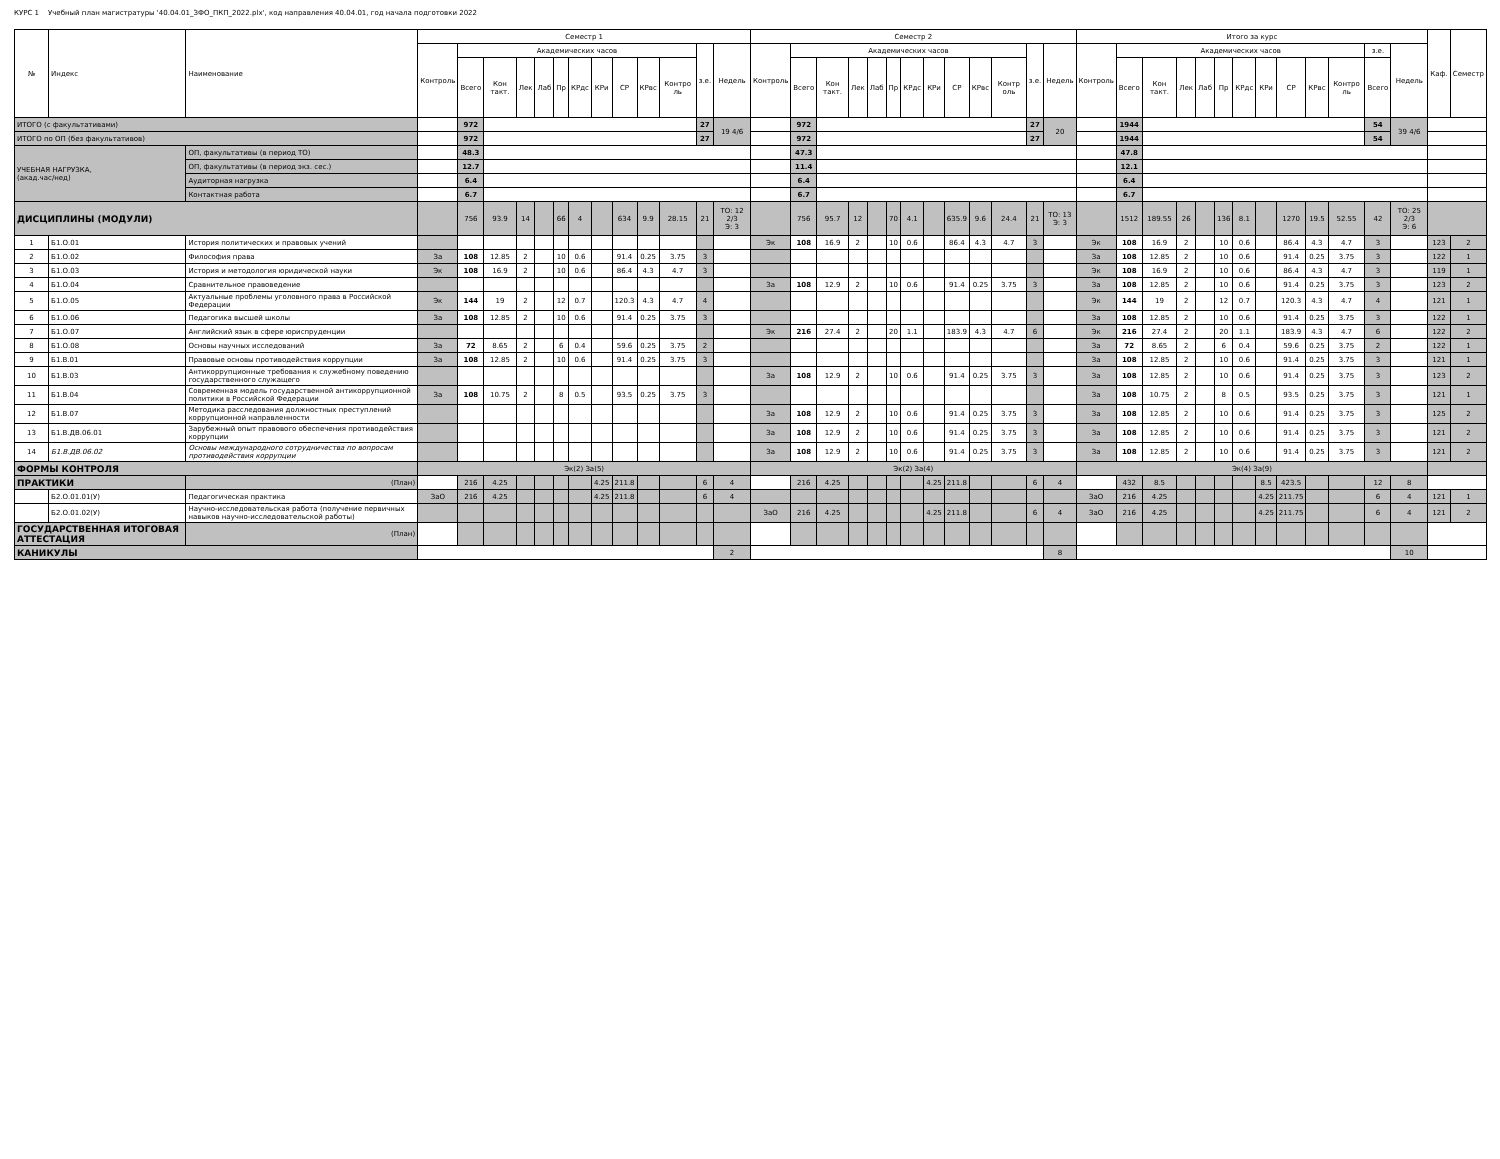КУРС 1 Учебный план магистратуры '40.04.01_ЗФО_ПКП_2022.plx', код направления 40.04.01, год начала подготовки 2022
| № | Индекс | Наименование | Семестр 1 | | | | | | | | | | | | | Семестр 2 | | | | | | | | | | | | | Итого за курс | | | | | | | | | | | | | Каф. | Семестр |
| --- | --- | --- | --- | --- | --- | --- | --- | --- | --- | --- | --- | --- | --- | --- | --- | --- | --- | --- | --- | --- | --- | --- | --- | --- | --- | --- | --- | --- | --- | --- | --- | --- | --- | --- | --- | --- | --- | --- | --- | --- | --- | --- | --- |
| | | | Контроль | Академических часов | | | | | | | | | | з.е. | Недель | Контроль | Академических часов | | | | | | | | | | з.е. | Недель | Контроль | Академических часов | | | | | | | | | | з.е. | Недель | | |
| | | | | Всего | Кон такт. | Лек | Лаб | Пр | КРдс | КРи | СР | КРвс | Контро ль | | | | Всего | Кон такт. | Лек | Лаб | Пр | КРдс | КРи | СР | КРвс | Контр оль | | | | Всего | Кон такт. | Лек | Лаб | Пр | КРдс | КРи | СР | КРвс | Контро ль | Всего | | | |
| ИТОГО (с факультативами) | | | | 972 | | | | | | | | | | 27 | 19 4/6 | | 972 | | | | | | | | | | 27 | 20 | | 1944 | | | | | | | | | | 54 | 39 4/6 | | |
| ИТОГО по ОП (без факультативов) | | | | 972 | | | | | | | | | | 27 | | | 972 | | | | | | | | | | 27 | | | 1944 | | | | | | | | | | 54 | | | |
| УЧЕБНАЯ НАГРУЗКА, (акад.час/нед) | | ОП, факультативы (в период ТО) | | 48.3 | | | | | | | | | | | | | 47.3 | | | | | | | | | | | | | 47.8 | | | | | | | | | | | | | |
| | | ОП, факультативы (в период экз. сес.) | | 12.7 | | | | | | | | | | | | | 11.4 | | | | | | | | | | | | | 12.1 | | | | | | | | | | | | | |
| | | Аудиторная нагрузка | | 6.4 | | | | | | | | | | | | | 6.4 | | | | | | | | | | | | | 6.4 | | | | | | | | | | | | | |
| | | Контактная работа | | 6.7 | | | | | | | | | | | | | 6.7 | | | | | | | | | | | | | 6.7 | | | | | | | | | | | | | |
| ДИСЦИПЛИНЫ (МОДУЛИ) | | | | 756 | 93.9 | 14 | | 66 | 4 | | 634 | 9.9 | 28.15 | 21 | ТО: 12 2/3 Э: 3 | | 756 | 95.7 | 12 | | 70 | 4.1 | | 635.9 | 9.6 | 24.4 | 21 | ТО: 13 Э: 3 | | 1512 | 189.55 | 26 | | 136 | 8.1 | | 1270 | 19.5 | 52.55 | 42 | ТО: 25 2/3 Э: 6 | | |
| 1 | Б1.О.01 | История политических и правовых учений | | | | | | | | | | | | | | Эк | 108 | 16.9 | 2 | | 10 | 0.6 | | 86.4 | 4.3 | 4.7 | 3 | | Эк | 108 | 16.9 | 2 | | 10 | 0.6 | | 86.4 | 4.3 | 4.7 | 3 | | 123 | 2 |
| 2 | Б1.О.02 | Философия права | За | 108 | 12.85 | 2 | | 10 | 0.6 | | 91.4 | 0.25 | 3.75 | 3 | | | | | | | | | | | | | | | За | 108 | 12.85 | 2 | | 10 | 0.6 | | 91.4 | 0.25 | 3.75 | 3 | | 122 | 1 |
| 3 | Б1.О.03 | История и методология юридической науки | Эк | 108 | 16.9 | 2 | | 10 | 0.6 | | 86.4 | 4.3 | 4.7 | 3 | | | | | | | | | | | | | | | Эк | 108 | 16.9 | 2 | | 10 | 0.6 | | 86.4 | 4.3 | 4.7 | 3 | | 119 | 1 |
| 4 | Б1.О.04 | Сравнительное правоведение | | | | | | | | | | | | | | За | 108 | 12.9 | 2 | | 10 | 0.6 | | 91.4 | 0.25 | 3.75 | 3 | | За | 108 | 12.85 | 2 | | 10 | 0.6 | | 91.4 | 0.25 | 3.75 | 3 | | 123 | 2 |
| 5 | Б1.О.05 | Актуальные проблемы уголовного права в Российской Федерации | Эк | 144 | 19 | 2 | | 12 | 0.7 | | 120.3 | 4.3 | 4.7 | 4 | | | | | | | | | | | | | | | Эк | 144 | 19 | 2 | | 12 | 0.7 | | 120.3 | 4.3 | 4.7 | 4 | | 121 | 1 |
| 6 | Б1.О.06 | Педагогика высшей школы | За | 108 | 12.85 | 2 | | 10 | 0.6 | | 91.4 | 0.25 | 3.75 | 3 | | | | | | | | | | | | | | | За | 108 | 12.85 | 2 | | 10 | 0.6 | | 91.4 | 0.25 | 3.75 | 3 | | 122 | 1 |
| 7 | Б1.О.07 | Английский язык в сфере юриспруденции | | | | | | | | | | | | | | Эк | 216 | 27.4 | 2 | | 20 | 1.1 | | 183.9 | 4.3 | 4.7 | 6 | | Эк | 216 | 27.4 | 2 | | 20 | 1.1 | | 183.9 | 4.3 | 4.7 | 6 | | 122 | 2 |
| 8 | Б1.О.08 | Основы научных исследований | За | 72 | 8.65 | 2 | | 6 | 0.4 | | 59.6 | 0.25 | 3.75 | 2 | | | | | | | | | | | | | | | За | 72 | 8.65 | 2 | | 6 | 0.4 | | 59.6 | 0.25 | 3.75 | 2 | | 122 | 1 |
| 9 | Б1.В.01 | Правовые основы противодействия коррупции | За | 108 | 12.85 | 2 | | 10 | 0.6 | | 91.4 | 0.25 | 3.75 | 3 | | | | | | | | | | | | | | | За | 108 | 12.85 | 2 | | 10 | 0.6 | | 91.4 | 0.25 | 3.75 | 3 | | 121 | 1 |
| 10 | Б1.В.03 | Антикоррупционные требования к служебному поведению государственного служащего | | | | | | | | | | | | | | За | 108 | 12.9 | 2 | | 10 | 0.6 | | 91.4 | 0.25 | 3.75 | 3 | | За | 108 | 12.85 | 2 | | 10 | 0.6 | | 91.4 | 0.25 | 3.75 | 3 | | 123 | 2 |
| 11 | Б1.В.04 | Современная модель государственной антикоррупционной политики в Российской Федерации | За | 108 | 10.75 | 2 | | 8 | 0.5 | | 93.5 | 0.25 | 3.75 | 3 | | | | | | | | | | | | | | | За | 108 | 10.75 | 2 | | 8 | 0.5 | | 93.5 | 0.25 | 3.75 | 3 | | 121 | 1 |
| 12 | Б1.В.07 | Методика расследования должностных преступлений коррупционной направленности | | | | | | | | | | | | | | За | 108 | 12.9 | 2 | | 10 | 0.6 | | 91.4 | 0.25 | 3.75 | 3 | | За | 108 | 12.85 | 2 | | 10 | 0.6 | | 91.4 | 0.25 | 3.75 | 3 | | 125 | 2 |
| 13 | Б1.В.ДВ.06.01 | Зарубежный опыт правового обеспечения противодействия коррупции | | | | | | | | | | | | | | За | 108 | 12.9 | 2 | | 10 | 0.6 | | 91.4 | 0.25 | 3.75 | 3 | | За | 108 | 12.85 | 2 | | 10 | 0.6 | | 91.4 | 0.25 | 3.75 | 3 | | 121 | 2 |
| 14 | Б1.В.ДВ.06.02 | Основы международного сотрудничества по вопросам противодействия коррупции | | | | | | | | | | | | | | За | 108 | 12.9 | 2 | | 10 | 0.6 | | 91.4 | 0.25 | 3.75 | 3 | | За | 108 | 12.85 | 2 | | 10 | 0.6 | | 91.4 | 0.25 | 3.75 | 3 | | 121 | 2 |
| ФОРМЫ КОНТРОЛЯ | | | Эк(2) За(5) | | | | | | | | | | | | | Эк(2) За(4) | | | | | | | | | | | | | Эк(4) За(9) | | | | | | | | | | | | | | |
| ПРАКТИКИ | | (План) | | 216 | 4.25 | | | | | 4.25 | 211.8 | | | 6 | 4 | | 216 | 4.25 | | | | | 4.25 | 211.8 | | | 6 | 4 | | 432 | 8.5 | | | | | 8.5 | 423.5 | | | 12 | 8 | | |
| | Б2.О.01.01(У) | Педагогическая практика | ЗаО | 216 | 4.25 | | | | | 4.25 | 211.8 | | | 6 | 4 | | | | | | | | | | | | | | ЗаО | 216 | 4.25 | | | | | 4.25 | 211.75 | | | 6 | 4 | 121 | 1 |
| | Б2.О.01.02(У) | Научно-исследовательская работа (получение первичных навыков научно-исследовательской работы) | | | | | | | | | | | | | | ЗаО | 216 | 4.25 | | | | | 4.25 | 211.8 | | | 6 | 4 | ЗаО | 216 | 4.25 | | | | | 4.25 | 211.75 | | | 6 | 4 | 121 | 2 |
| ГОСУДАРСТВЕННАЯ ИТОГОВАЯ АТТЕСТАЦИЯ | | (План) | | | | | | | | | | | | | | | | | | | | | | | | | | | | | | | | | | | | | | | | | |
| КАНИКУЛЫ | | | | | | | | | | | | | | | 2 | | | | | | | | | | | | | 8 | | | | | | | | | | | | | 10 | | |